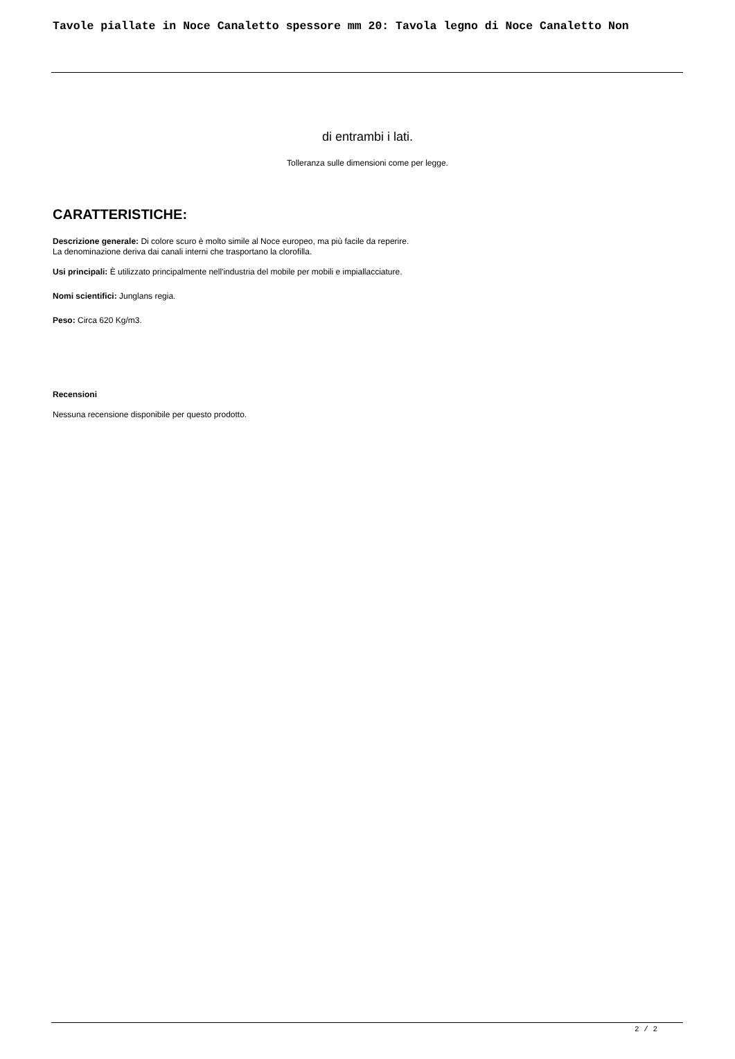Tavole piallate in Noce Canaletto spessore mm 20: Tavola legno di Noce Canaletto Non
di entrambi i lati.
Tolleranza sulle dimensioni come per legge.
CARATTERISTICHE:
Descrizione generale: Di colore scuro è molto simile al Noce europeo, ma più facile da reperire.
La denominazione deriva dai canali interni che trasportano la clorofilla.
Usi principali: È utilizzato principalmente nell'industria del mobile per mobili e impiallacciature.
Nomi scientifici: Junglans regia.
Peso: Circa 620 Kg/m3.
Recensioni
Nessuna recensione disponibile per questo prodotto.
2 / 2